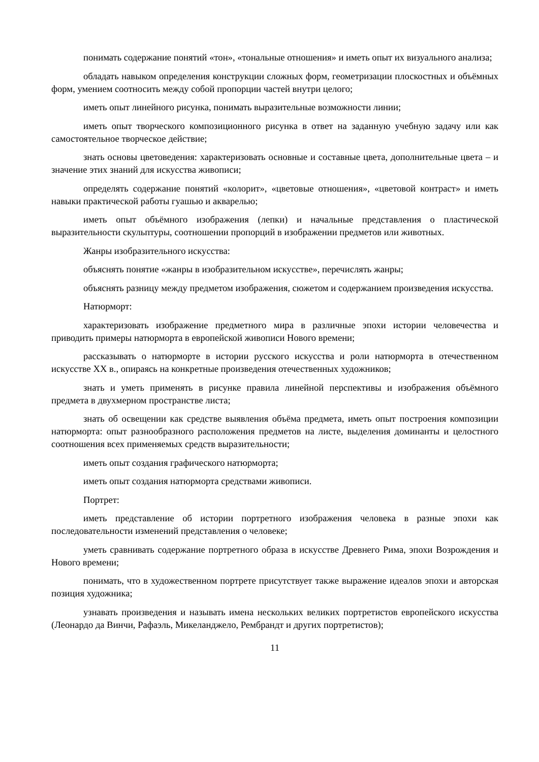понимать содержание понятий «тон», «тональные отношения» и иметь опыт их визуального анализа;
обладать навыком определения конструкции сложных форм, геометризации плоскостных и объёмных форм, умением соотносить между собой пропорции частей внутри целого;
иметь опыт линейного рисунка, понимать выразительные возможности линии;
иметь опыт творческого композиционного рисунка в ответ на заданную учебную задачу или как самостоятельное творческое действие;
знать основы цветоведения: характеризовать основные и составные цвета, дополнительные цвета – и значение этих знаний для искусства живописи;
определять содержание понятий «колорит», «цветовые отношения», «цветовой контраст» и иметь навыки практической работы гуашью и акварелью;
иметь опыт объёмного изображения (лепки) и начальные представления о пластической выразительности скульптуры, соотношении пропорций в изображении предметов или животных.
Жанры изобразительного искусства:
объяснять понятие «жанры в изобразительном искусстве», перечислять жанры;
объяснять разницу между предметом изображения, сюжетом и содержанием произведения искусства.
Натюрморт:
характеризовать изображение предметного мира в различные эпохи истории человечества и приводить примеры натюрморта в европейской живописи Нового времени;
рассказывать о натюрморте в истории русского искусства и роли натюрморта в отечественном искусстве XX в., опираясь на конкретные произведения отечественных художников;
знать и уметь применять в рисунке правила линейной перспективы и изображения объёмного предмета в двухмерном пространстве листа;
знать об освещении как средстве выявления объёма предмета, иметь опыт построения композиции натюрморта: опыт разнообразного расположения предметов на листе, выделения доминанты и целостного соотношения всех применяемых средств выразительности;
иметь опыт создания графического натюрморта;
иметь опыт создания натюрморта средствами живописи.
Портрет:
иметь представление об истории портретного изображения человека в разные эпохи как последовательности изменений представления о человеке;
уметь сравнивать содержание портретного образа в искусстве Древнего Рима, эпохи Возрождения и Нового времени;
понимать, что в художественном портрете присутствует также выражение идеалов эпохи и авторская позиция художника;
узнавать произведения и называть имена нескольких великих портретистов европейского искусства (Леонардо да Винчи, Рафаэль, Микеланджело, Рембрандт и других портретистов);
11